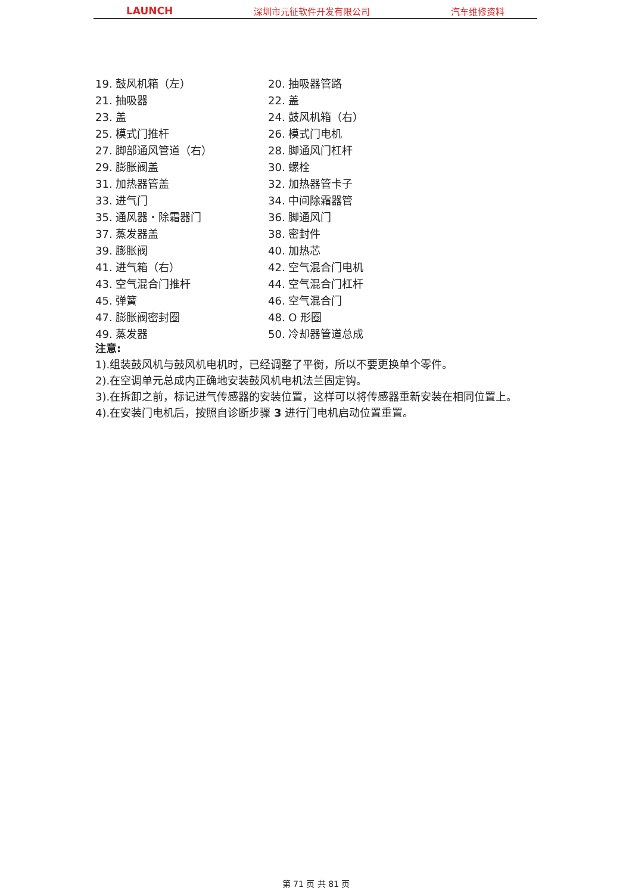LAUNCH 深圳市元征软件开发有限公司 汽车维修资料
19. 鼓风机箱（左）
20. 抽吸器管路
21. 抽吸器
22. 盖
23. 盖
24. 鼓风机箱（右）
25. 模式门推杆
26. 模式门电机
27. 脚部通风管道（右）
28. 脚通风门杠杆
29. 膨胀阀盖
30. 螺栓
31. 加热器管盖
32. 加热器管卡子
33. 进气门
34. 中间除霜器管
35. 通风器・除霜器门
36. 脚通风门
37. 蒸发器盖
38. 密封件
39. 膨胀阀
40. 加热芯
41. 进气箱（右）
42. 空气混合门电机
43. 空气混合门推杆
44. 空气混合门杠杆
45. 弹簧
46. 空气混合门
47. 膨胀阀密封圈
48. O 形圈
49. 蒸发器
50. 冷却器管道总成
注意:
1).组装鼓风机与鼓风机电机时，已经调整了平衡，所以不要更换单个零件。
2).在空调单元总成内正确地安装鼓风机电机法兰固定钩。
3).在拆卸之前，标记进气传感器的安装位置，这样可以将传感器重新安装在相同位置上。
4).在安装门电机后，按照自诊断步骤 3 进行门电机启动位置重置。
第 71 页 共 81 页